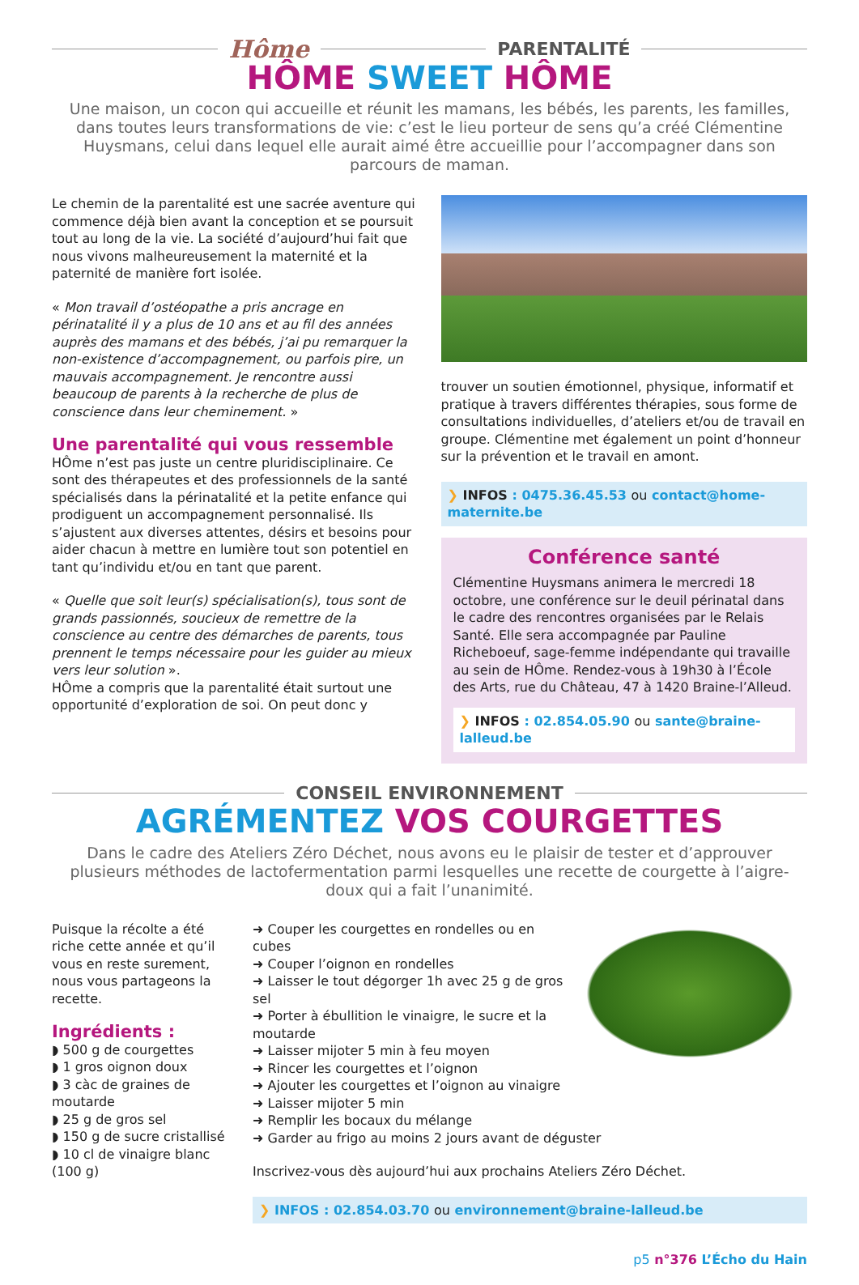Hôme PARENTALITÉ
HÔME SWEET HÔME
Une maison, un cocon qui accueille et réunit les mamans, les bébés, les parents, les familles, dans toutes leurs transformations de vie: c’est le lieu porteur de sens qu’a créé Clémentine Huysmans, celui dans lequel elle aurait aimé être accueillie pour l’accompagner dans son parcours de maman.
Le chemin de la parentalité est une sacrée aventure qui commence déjà bien avant la conception et se poursuit tout au long de la vie. La société d’aujourd’hui fait que nous vivons malheureusement la maternité et la paternité de manière fort isolée.
« Mon travail d’ostéopathe a pris ancrage en périnatalité il y a plus de 10 ans et au fil des années auprès des mamans et des bébés, j’ai pu remarquer la non-existence d’accompagnement, ou parfois pire, un mauvais accompagnement. Je rencontre aussi beaucoup de parents à la recherche de plus de conscience dans leur cheminement. »
Une parentalité qui vous ressemble
HÔme n’est pas juste un centre pluridisciplinaire. Ce sont des thérapeutes et des professionnels de la santé spécialisés dans la périnatalité et la petite enfance qui prodiguent un accompagnement personnalisé. Ils s’ajustent aux diverses attentes, désirs et besoins pour aider chacun à mettre en lumière tout son potentiel en tant qu’individu et/ou en tant que parent.
« Quelle que soit leur(s) spécialisation(s), tous sont de grands passionnés, soucieux de remettre de la conscience au centre des démarches de parents, tous prennent le temps nécessaire pour les guider au mieux vers leur solution ».
HÔme a compris que la parentalité était surtout une opportunité d’exploration de soi. On peut donc y
trouver un soutien émotionnel, physique, informatif et pratique à travers différentes thérapies, sous forme de consultations individuelles, d’ateliers et/ou de travail en groupe. Clémentine met également un point d’honneur sur la prévention et le travail en amont.
❯ INFOS : 0475.36.45.53 ou contact@home-maternite.be
Conférence santé
Clémentine Huysmans animera le mercredi 18 octobre, une conférence sur le deuil périnatal dans le cadre des rencontres organisées par le Relais Santé. Elle sera accompagnée par Pauline Richeboeuf, sage-femme indépendante qui travaille au sein de HÔme. Rendez-vous à 19h30 à l’École des Arts, rue du Château, 47 à 1420 Braine-l’Alleud.
❯ INFOS : 02.854.05.90 ou sante@braine-lalleud.be
CONSEIL ENVIRONNEMENT
AGRÉMENTEZ VOS COURGETTES
Dans le cadre des Ateliers Zéro Déchet, nous avons eu le plaisir de tester et d’approuver plusieurs méthodes de lactofermentation parmi lesquelles une recette de courgette à l’aigre-doux qui a fait l’unanimité.
Puisque la récolte a été riche cette année et qu’il vous en reste surement, nous vous partageons la recette.
Ingrédients :
◗ 500 g de courgettes
◗ 1 gros oignon doux
◗ 3 càc de graines de moutarde
◗ 25 g de gros sel
◗ 150 g de sucre cristallisé
◗ 10 cl de vinaigre blanc (100 g)
➜ Couper les courgettes en rondelles ou en cubes
➜ Couper l’oignon en rondelles
➜ Laisser le tout dégorger 1h avec 25 g de gros sel
➜ Porter à ébullition le vinaigre, le sucre et la moutarde
➜ Laisser mijoter 5 min à feu moyen
➜ Rincer les courgettes et l’oignon
➜ Ajouter les courgettes et l’oignon au vinaigre
➜ Laisser mijoter 5 min
➜ Remplir les bocaux du mélange
➜ Garder au frigo au moins 2 jours avant de déguster
Inscrivez-vous dès aujourd’hui aux prochains Ateliers Zéro Déchet.
❯ INFOS : 02.854.03.70 ou environnement@braine-lalleud.be
p5 n°376 L’Écho du Hain